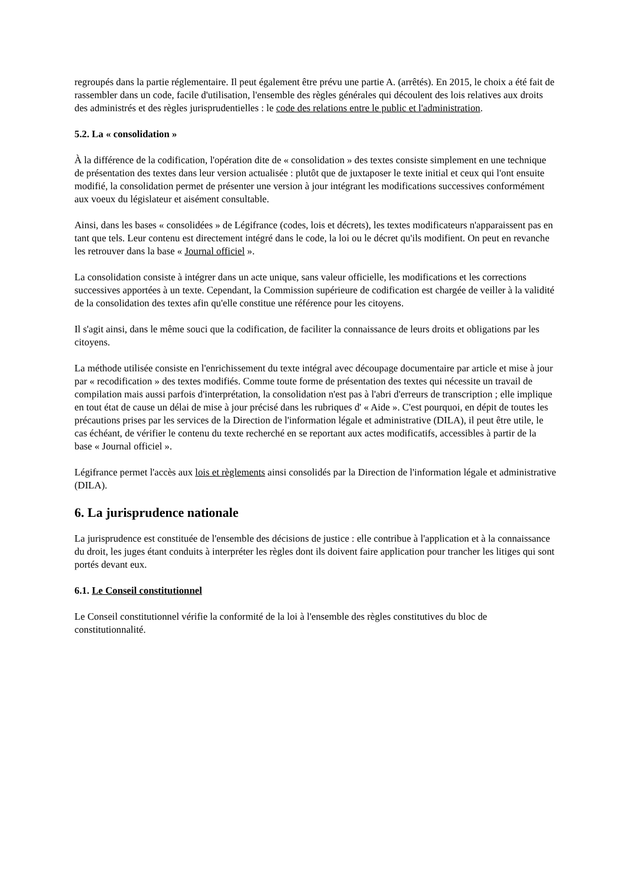regroupés dans la partie réglementaire. Il peut également être prévu une partie A. (arrêtés). En 2015, le choix a été fait de rassembler dans un code, facile d'utilisation, l'ensemble des règles générales qui découlent des lois relatives aux droits des administrés et des règles jurisprudentielles : le code des relations entre le public et l'administration.
5.2. La « consolidation »
À la différence de la codification, l'opération dite de « consolidation » des textes consiste simplement en une technique de présentation des textes dans leur version actualisée : plutôt que de juxtaposer le texte initial et ceux qui l'ont ensuite modifié, la consolidation permet de présenter une version à jour intégrant les modifications successives conformément aux voeux du législateur et aisément consultable.
Ainsi, dans les bases « consolidées » de Légifrance (codes, lois et décrets), les textes modificateurs n'apparaissent pas en tant que tels. Leur contenu est directement intégré dans le code, la loi ou le décret qu'ils modifient. On peut en revanche les retrouver dans la base « Journal officiel ».
La consolidation consiste à intégrer dans un acte unique, sans valeur officielle, les modifications et les corrections successives apportées à un texte. Cependant, la Commission supérieure de codification est chargée de veiller à la validité de la consolidation des textes afin qu'elle constitue une référence pour les citoyens.
Il s'agit ainsi, dans le même souci que la codification, de faciliter la connaissance de leurs droits et obligations par les citoyens.
La méthode utilisée consiste en l'enrichissement du texte intégral avec découpage documentaire par article et mise à jour par « recodification » des textes modifiés. Comme toute forme de présentation des textes qui nécessite un travail de compilation mais aussi parfois d'interprétation, la consolidation n'est pas à l'abri d'erreurs de transcription ; elle implique en tout état de cause un délai de mise à jour précisé dans les rubriques d' « Aide ». C'est pourquoi, en dépit de toutes les précautions prises par les services de la Direction de l'information légale et administrative (DILA), il peut être utile, le cas échéant, de vérifier le contenu du texte recherché en se reportant aux actes modificatifs, accessibles à partir de la base « Journal officiel ».
Légifrance permet l'accès aux lois et règlements ainsi consolidés par la Direction de l'information légale et administrative (DILA).
6. La jurisprudence nationale
La jurisprudence est constituée de l'ensemble des décisions de justice : elle contribue à l'application et à la connaissance du droit, les juges étant conduits à interpréter les règles dont ils doivent faire application pour trancher les litiges qui sont portés devant eux.
6.1. Le Conseil constitutionnel
Le Conseil constitutionnel vérifie la conformité de la loi à l'ensemble des règles constitutives du bloc de constitutionnalité.